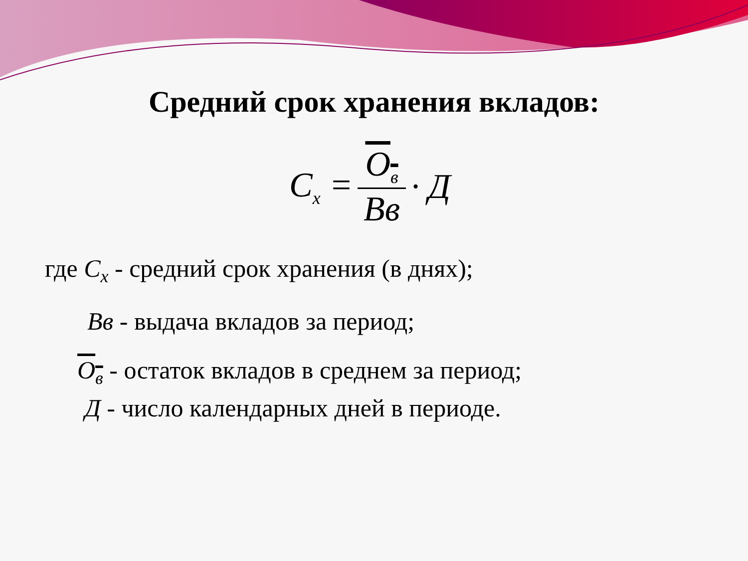Средний срок хранения вкладов:
C<sub>x</sub> = O<sub>в</sub> Вв · Д
где C<sub>x</sub> - средний срок хранения (в днях);
Вв - выдача вкладов за период;
O<sub>в</sub> - остаток вкладов в среднем за период;
Д - число календарных дней в периоде.